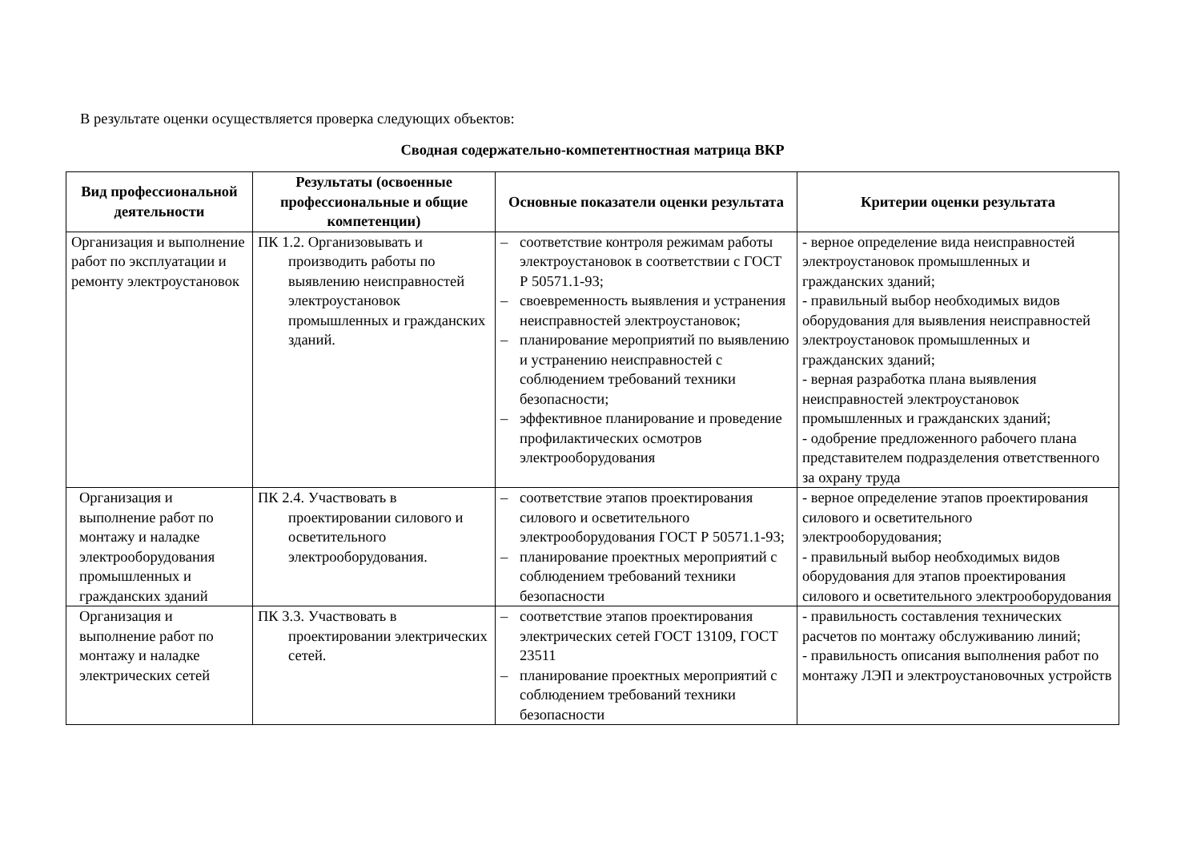В результате оценки осуществляется проверка следующих объектов:
Сводная содержательно-компетентностная матрица ВКР
| Вид профессиональной деятельности | Результаты (освоенные профессиональные и общие компетенции) | Основные показатели оценки результата | Критерии оценки результата |
| --- | --- | --- | --- |
| Организация и выполнение работ по эксплуатации и ремонту электроустановок | ПК 1.2. Организовывать и производить работы по выявлению неисправностей электроустановок промышленных и гражданских зданий. | – соответствие контроля режимам работы электроустановок в соответствии с ГОСТ Р 50571.1-93; – своевременность выявления и устранения неисправностей электроустановок; – планирование мероприятий по выявлению и устранению неисправностей с соблюдением требований техники безопасности; – эффективное планирование и проведение профилактических осмотров электрооборудования | - верное определение вида неисправностей электроустановок промышленных и гражданских зданий; - правильный выбор необходимых видов оборудования для выявления неисправностей электроустановок промышленных и гражданских зданий; - верная разработка плана выявления неисправностей электроустановок промышленных и гражданских зданий; - одобрение предложенного рабочего плана представителем подразделения ответственного за охрану труда |
| Организация и выполнение работ по монтажу и наладке электрооборудования промышленных и гражданских зданий | ПК 2.4. Участвовать в проектировании силового и осветительного электрооборудования. | – соответствие этапов проектирования силового и осветительного электрооборудования ГОСТ Р 50571.1-93; – планирование проектных мероприятий с соблюдением требований техники безопасности | - верное определение этапов проектирования силового и осветительного электрооборудования; - правильный выбор необходимых видов оборудования для этапов проектирования силового и осветительного электрооборудования |
| Организация и выполнение работ по монтажу и наладке электрических сетей | ПК 3.3. Участвовать в проектировании электрических сетей. | – соответствие этапов проектирования электрических сетей ГОСТ 13109, ГОСТ 23511 – планирование проектных мероприятий с соблюдением требований техники безопасности | - правильность составления технических расчетов по монтажу обслуживанию линий; - правильность описания выполнения работ по монтажу ЛЭП и электроустановочных устройств |